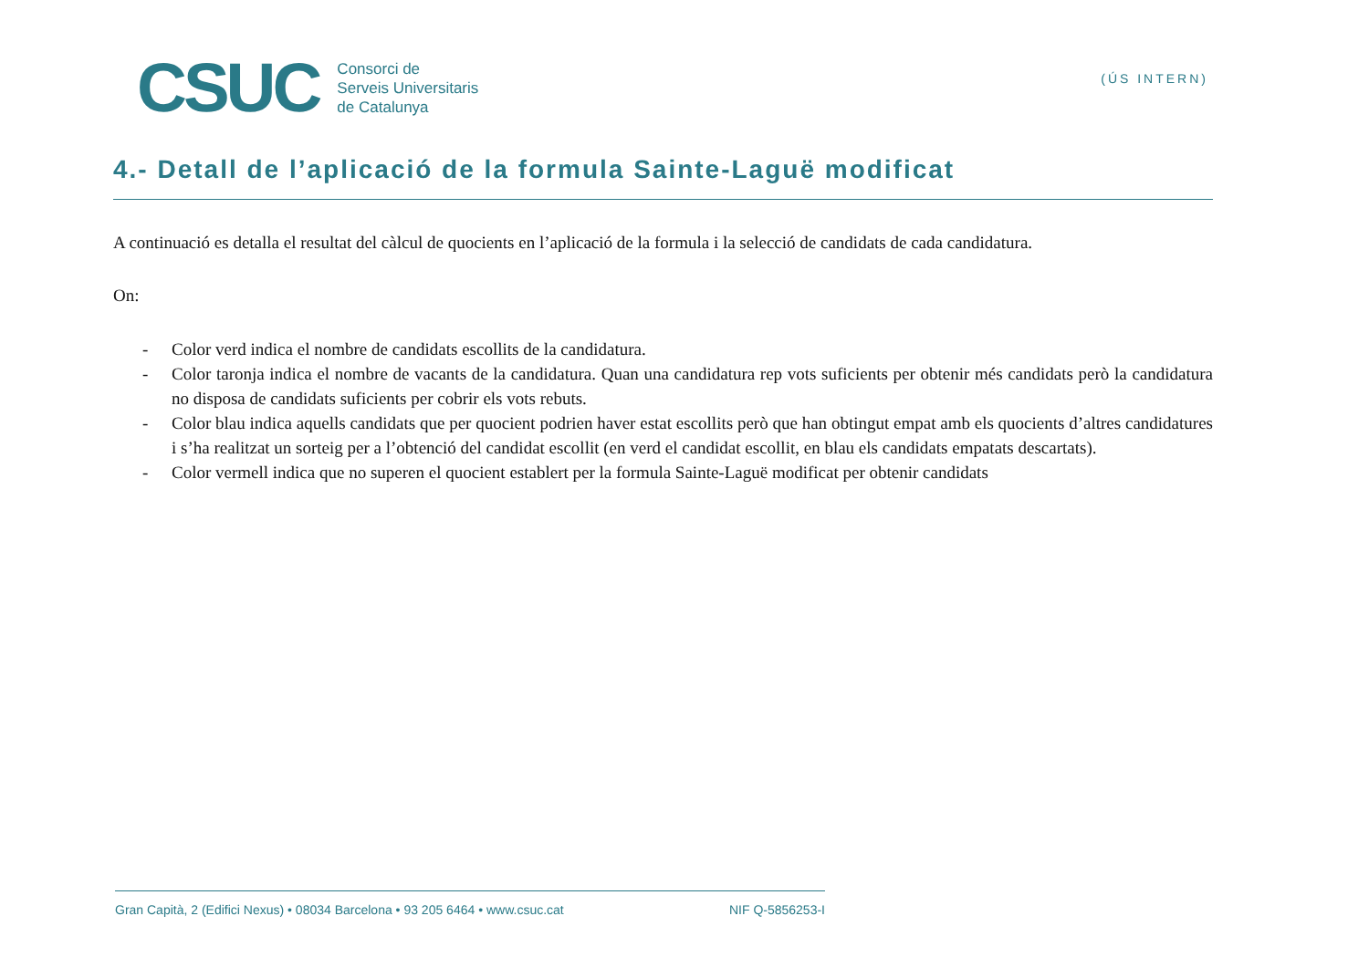CSUC
Consorci de
Serveis Universitaris
de Catalunya
(ÚS INTERN)
4.- Detall de l’aplicació de la formula Sainte-Laguë modificat
A continuació es detalla el resultat del càlcul de quocients en l’aplicació de la formula i la selecció de candidats de cada candidatura.
On:
- Color verd indica el nombre de candidats escollits de la candidatura.
- Color taronja indica el nombre de vacants de la candidatura. Quan una candidatura rep vots suficients per obtenir més candidats però la candidatura no disposa de candidats suficients per cobrir els vots rebuts.
- Color blau indica aquells candidats que per quocient podrien haver estat escollits però que han obtingut empat amb els quocients d’altres candidatures i s’ha realitzat un sorteig per a l’obtenció del candidat escollit (en verd el candidat escollit, en blau els candidats empatats descartats).
- Color vermell indica que no superen el quocient establert per la formula Sainte-Laguë modificat per obtenir candidats
Gran Capità, 2 (Edifici Nexus) • 08034 Barcelona • 93 205 6464 • www.csuc.cat NIF Q-5856253-I